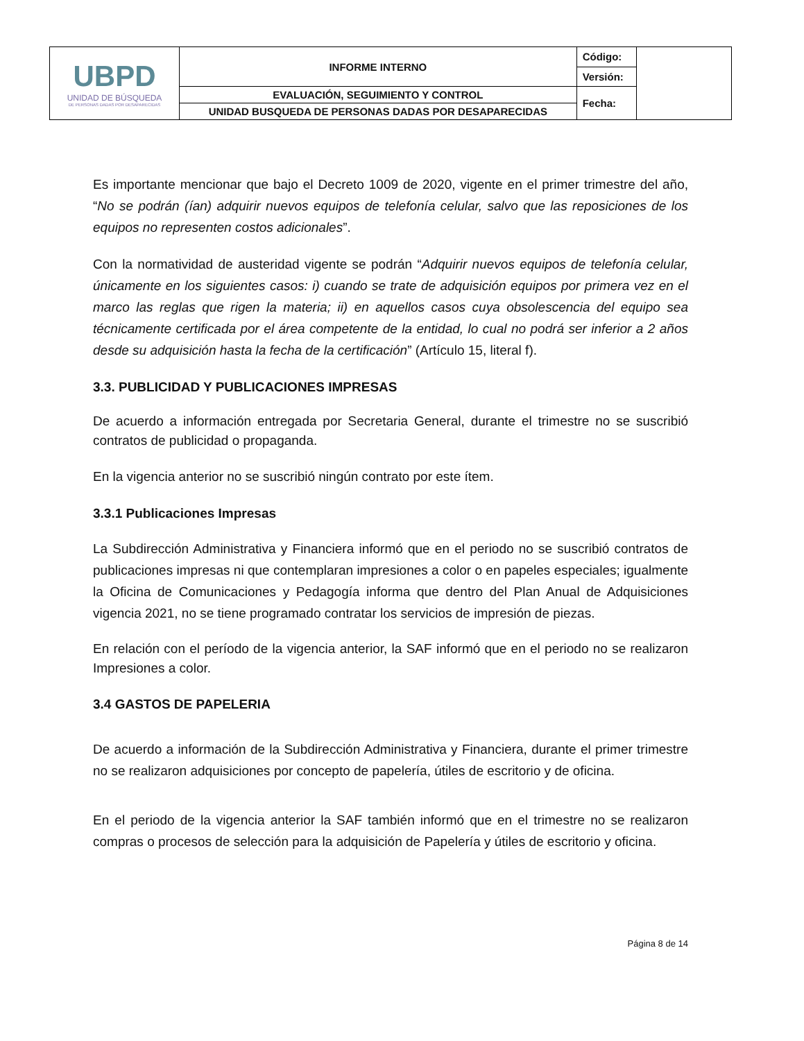| UBPD UNIDAD DE BÚSQUEDA DE PERSONAS DADAS POR DESAPARECIDAS | INFORME INTERNO | Código: | |
| | | Versión: | |
| | EVALUACIÓN, SEGUIMIENTO Y CONTROL | Fecha: | |
| | UNIDAD BUSQUEDA DE PERSONAS DADAS POR DESAPARECIDAS | | |
Es importante mencionar que bajo el Decreto 1009 de 2020, vigente en el primer trimestre del año, “No se podrán (ían) adquirir nuevos equipos de telefonía celular, salvo que las reposiciones de los equipos no representen costos adicionales”.
Con la normatividad de austeridad vigente se podrán “Adquirir nuevos equipos de telefonía celular, únicamente en los siguientes casos: i) cuando se trate de adquisición equipos por primera vez en el marco las reglas que rigen la materia; ii) en aquellos casos cuya obsolescencia del equipo sea técnicamente certificada por el área competente de la entidad, lo cual no podrá ser inferior a 2 años desde su adquisición hasta la fecha de la certificación” (Artículo 15, literal f).
3.3. PUBLICIDAD Y PUBLICACIONES IMPRESAS
De acuerdo a información entregada por Secretaria General, durante el trimestre no se suscribió contratos de publicidad o propaganda.
En la vigencia anterior no se suscribió ningún contrato por este ítem.
3.3.1 Publicaciones Impresas
La Subdirección Administrativa y Financiera informó que en el periodo no se suscribió contratos de publicaciones impresas ni que contemplaran impresiones a color o en papeles especiales; igualmente la Oficina de Comunicaciones y Pedagogía informa que dentro del Plan Anual de Adquisiciones vigencia 2021, no se tiene programado contratar los servicios de impresión de piezas.
En relación con el período de la vigencia anterior, la SAF informó que en el periodo no se realizaron Impresiones a color.
3.4 GASTOS DE PAPELERIA
De acuerdo a información de la Subdirección Administrativa y Financiera, durante el primer trimestre no se realizaron adquisiciones por concepto de papelería, útiles de escritorio y de oficina.
En el periodo de la vigencia anterior la SAF también informó que en el trimestre no se realizaron compras o procesos de selección para la adquisición de Papelería y útiles de escritorio y oficina.
Página 8 de 14